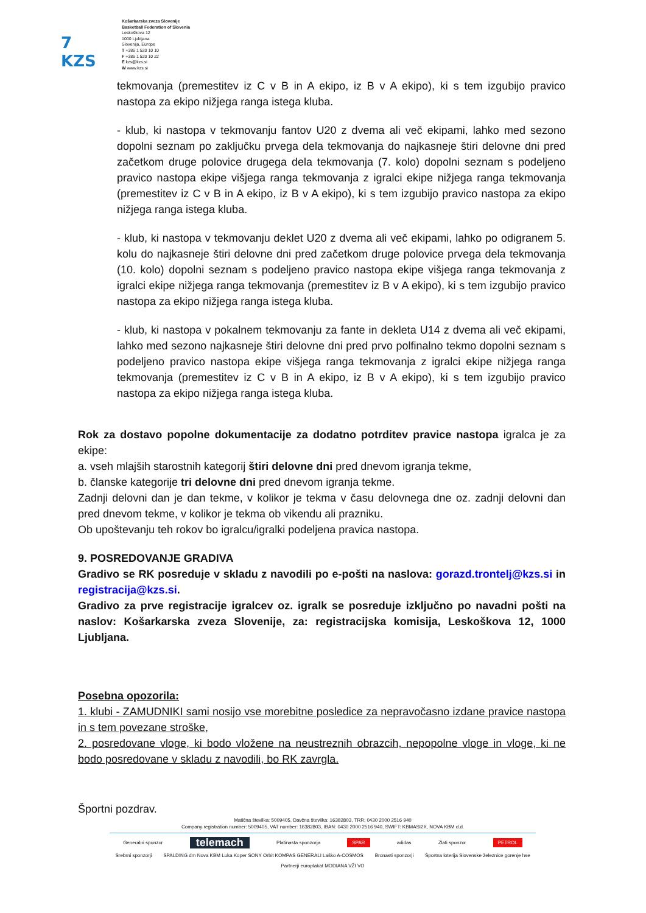7 KZS
Košarkarska zveza Slovenije
Basketball Federation of Slovenia
Leskoškova 12
1000 Ljubljana
Slovenija, Europe
T +386 1 520 10 10
F +386 1 520 10 22
E kzs@kzs.si
W www.kzs.si
tekmovanja (premestitev iz C v B in A ekipo, iz B v A ekipo), ki s tem izgubijo pravico nastopa za ekipo nižjega ranga istega kluba.
- klub, ki nastopa v tekmovanju fantov U20 z dvema ali več ekipami, lahko med sezono dopolni seznam po zaključku prvega dela tekmovanja do najkasneje štiri delovne dni pred začetkom druge polovice drugega dela tekmovanja (7. kolo) dopolni seznam s podeljeno pravico nastopa ekipe višjega ranga tekmovanja z igralci ekipe nižjega ranga tekmovanja (premestitev iz C v B in A ekipo, iz B v A ekipo), ki s tem izgubijo pravico nastopa za ekipo nižjega ranga istega kluba.
- klub, ki nastopa v tekmovanju deklet U20 z dvema ali več ekipami, lahko po odigranem 5. kolu do najkasneje štiri delovne dni pred začetkom druge polovice prvega dela tekmovanja (10. kolo) dopolni seznam s podeljeno pravico nastopa ekipe višjega ranga tekmovanja z igralci ekipe nižjega ranga tekmovanja (premestitev iz B v A ekipo), ki s tem izgubijo pravico nastopa za ekipo nižjega ranga istega kluba.
- klub, ki nastopa v pokalnem tekmovanju za fante in dekleta U14 z dvema ali več ekipami, lahko med sezono najkasneje štiri delovne dni pred prvo polfinalno tekmo dopolni seznam s podeljeno pravico nastopa ekipe višjega ranga tekmovanja z igralci ekipe nižjega ranga tekmovanja (premestitev iz C v B in A ekipo, iz B v A ekipo), ki s tem izgubijo pravico nastopa za ekipo nižjega ranga istega kluba.
Rok za dostavo popolne dokumentacije za dodatno potrditev pravice nastopa igralca je za ekipe:
a. vseh mlajših starostnih kategorij štiri delovne dni pred dnevom igranja tekme,
b. članske kategorije tri delovne dni pred dnevom igranja tekme.
Zadnji delovni dan je dan tekme, v kolikor je tekma v času delovnega dne oz. zadnji delovni dan pred dnevom tekme, v kolikor je tekma ob vikendu ali prazniku.
Ob upoštevanju teh rokov bo igralcu/igralki podeljena pravica nastopa.
9. POSREDOVANJE GRADIVA
Gradivo se RK posreduje v skladu z navodili po e-pošti na naslova: gorazd.trontelj@kzs.si in registracija@kzs.si.
Gradivo za prve registracije igralcev oz. igralk se posreduje izključno po navadni pošti na naslov: Košarkarska zveza Slovenije, za: registracijska komisija, Leskoškova 12, 1000 Ljubljana.
Posebna opozorila:
1. klubi - ZAMUDNIKI sami nosijo vse morebitne posledice za nepravočasno izdane pravice nastopa in s tem povezane stroške,
2. posredovane vloge, ki bodo vložene na neustreznih obrazcih, nepopolne vloge in vloge, ki ne bodo posredovane v skladu z navodili, bo RK zavrgla.
Športni pozdrav.
Matična številka: 5009405, Davčna številka: 16382803, TRR: 0430 2000 2516 940
Company registration number: 5009405, VAT number: 16382803, IBAN: 0430 2000 2516 940, SWIFT: KBMASI2X, NOVA KBM d.d.
Generalni sponzor telemach Platinasta sponzorja SPAR adidas Zlati sponzor PETROL
Srebrni sponzorji SPALDING dm Nova KBM Luka Koper SONY Orbit KOMPAS GENERALI Laško A-COSMOS Bronasti sponzorji Športna loterija Slovenske železnice gorenje hse
Partnerji europlakat MODIANA VŽI VO